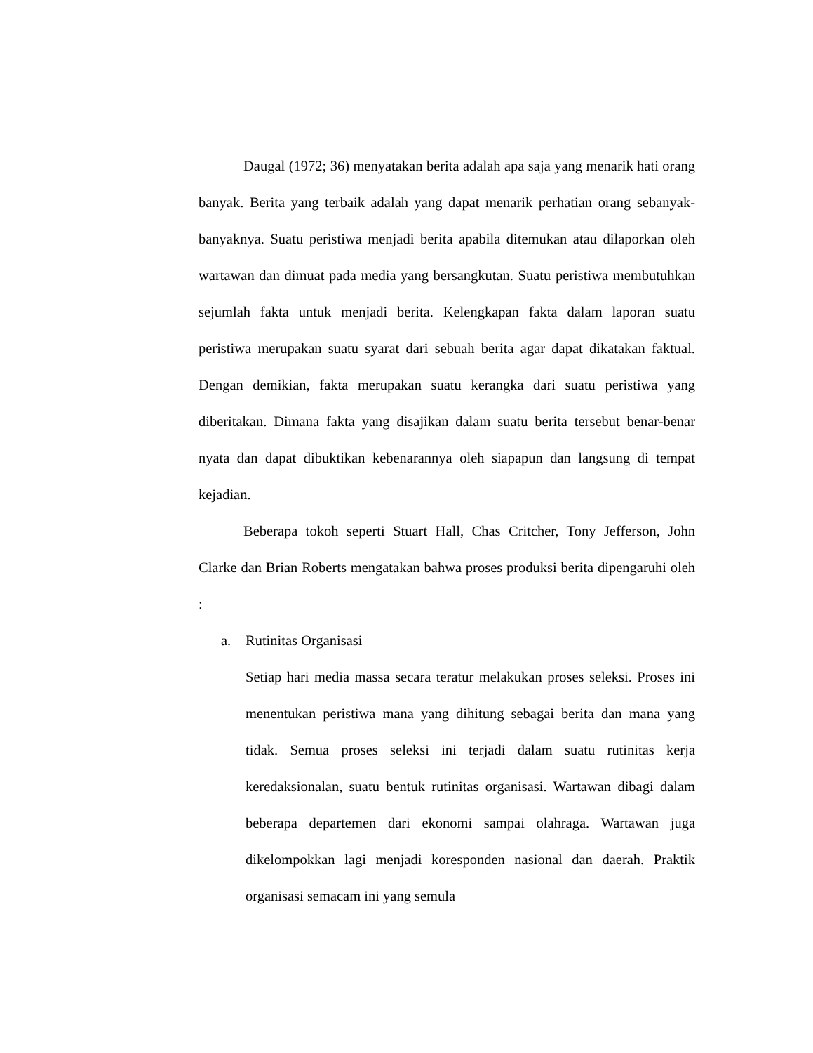Daugal (1972; 36) menyatakan berita adalah apa saja yang menarik hati orang banyak. Berita yang terbaik adalah yang dapat menarik perhatian orang sebanyak-banyaknya. Suatu peristiwa menjadi berita apabila ditemukan atau dilaporkan oleh wartawan dan dimuat pada media yang bersangkutan. Suatu peristiwa membutuhkan sejumlah fakta untuk menjadi berita. Kelengkapan fakta dalam laporan suatu peristiwa merupakan suatu syarat dari sebuah berita agar dapat dikatakan faktual. Dengan demikian, fakta merupakan suatu kerangka dari suatu peristiwa yang diberitakan. Dimana fakta yang disajikan dalam suatu berita tersebut benar-benar nyata dan dapat dibuktikan kebenarannya oleh siapapun dan langsung di tempat kejadian.
Beberapa tokoh seperti Stuart Hall, Chas Critcher, Tony Jefferson, John Clarke dan Brian Roberts mengatakan bahwa proses produksi berita dipengaruhi oleh :
a. Rutinitas Organisasi
Setiap hari media massa secara teratur melakukan proses seleksi. Proses ini menentukan peristiwa mana yang dihitung sebagai berita dan mana yang tidak. Semua proses seleksi ini terjadi dalam suatu rutinitas kerja keredaksionalan, suatu bentuk rutinitas organisasi. Wartawan dibagi dalam beberapa departemen dari ekonomi sampai olahraga. Wartawan juga dikelompokkan lagi menjadi koresponden nasional dan daerah. Praktik organisasi semacam ini yang semula